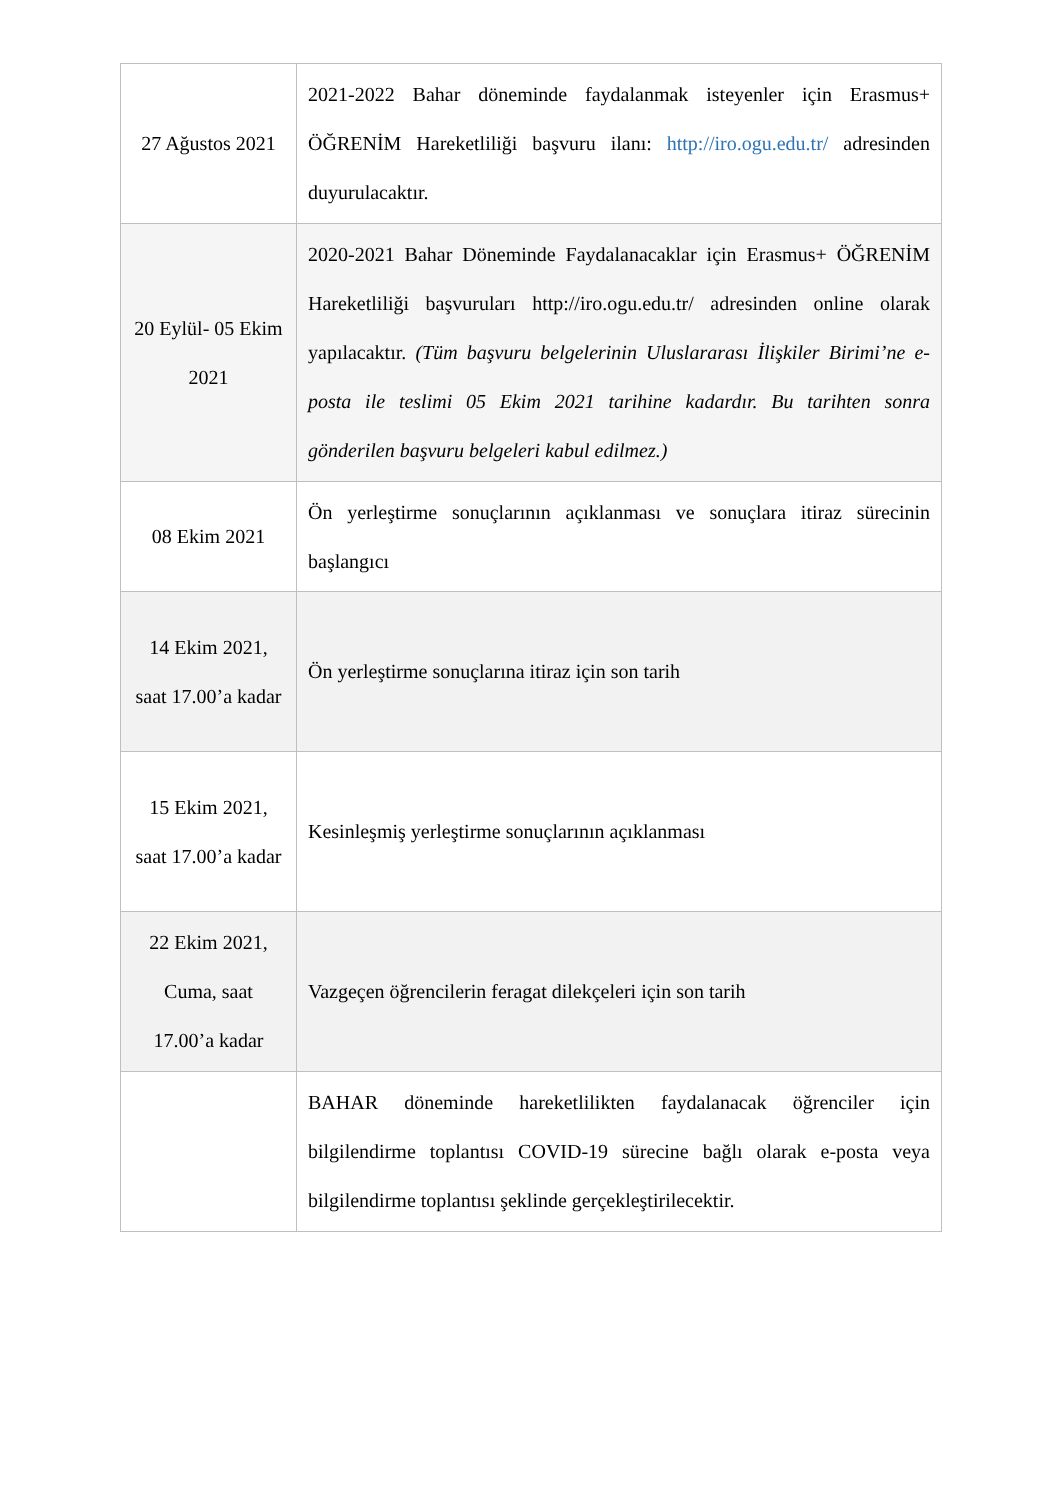| 27 Ağustos 2021 | 2021-2022 Bahar döneminde faydalanmak isteyenler için Erasmus+ ÖĞRENİM Hareketliliği başvuru ilanı: http://iro.ogu.edu.tr/ adresinden duyurulacaktır. |
| 20 Eylül- 05 Ekim 2021 | 2020-2021 Bahar Döneminde Faydalanacaklar için Erasmus+ ÖĞRENİM Hareketliliği başvuruları http://iro.ogu.edu.tr/ adresinden online olarak yapılacaktır. (Tüm başvuru belgelerinin Uluslararası İlişkiler Birimi’ne e-posta ile teslimi 05 Ekim 2021 tarihine kadardır. Bu tarihten sonra gönderilen başvuru belgeleri kabul edilmez.) |
| 08 Ekim 2021 | Ön yerleştirme sonuçlarının açıklanması ve sonuçlara itiraz sürecinin başlangıcı |
| 14 Ekim 2021, saat 17.00’a kadar | Ön yerleştirme sonuçlarına itiraz için son tarih |
| 15 Ekim 2021, saat 17.00’a kadar | Kesinleşmiş yerleştirme sonuçlarının açıklanması |
| 22 Ekim 2021, Cuma, saat 17.00’a kadar | Vazgeçen öğrencilerin feragat dilekçeleri için son tarih |
| | BAHAR döneminde hareketlilikten faydalanacak öğrenciler için bilgilendirme toplantısı COVID-19 sürecine bağlı olarak e-posta veya bilgilendirme toplantısı şeklinde gerçekleştirilecektir. |